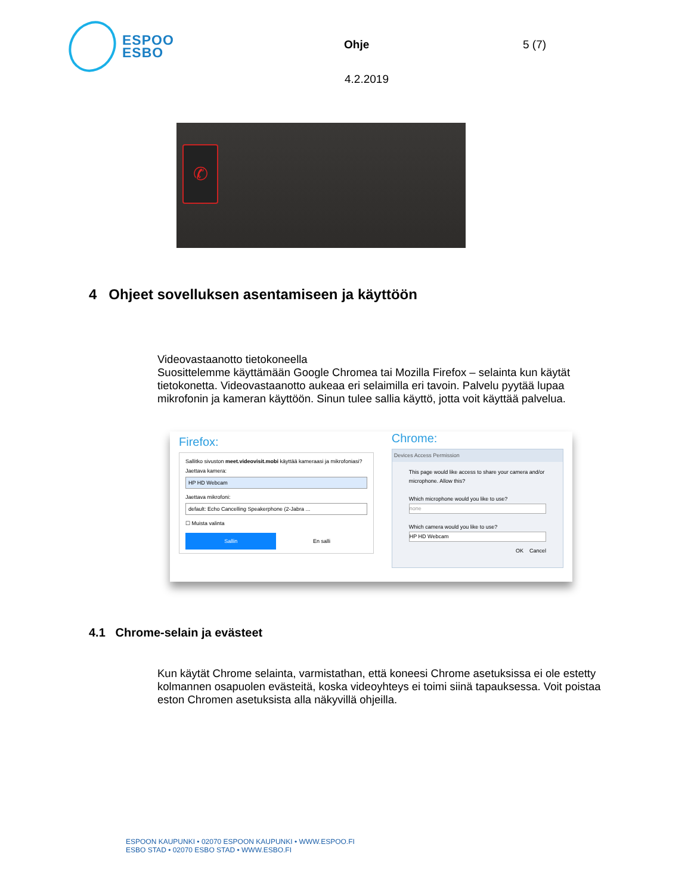ESPOO
ESBO
Ohje 5 (7)
4.2.2019
✆
4 Ohjeet sovelluksen asentamiseen ja käyttöön
Videovastaanotto tietokoneella
Suosittelemme käyttämään Google Chromea tai Mozilla Firefox – selainta kun käytät tietokonetta. Videovastaanotto aukeaa eri selaimilla eri tavoin. Palvelu pyytää lupaa mikrofonin ja kameran käyttöön. Sinun tulee sallia käyttö, jotta voit käyttää palvelua.
Firefox:
Sallitko sivuston meet.videovisit.mobi käyttää kameraasi ja mikrofoniasi?
Jaettava kamera:
HP HD Webcam
Jaettava mikrofoni:
default: Echo Cancelling Speakerphone (2-Jabra ...
☐ Muista valinta
Sallin En salli
Chrome:
Devices Access Permission
This page would like access to share your camera and/or microphone. Allow this?
Which microphone would you like to use?
none
Which camera would you like to use?
HP HD Webcam
OK Cancel
4.1 Chrome-selain ja evästeet
Kun käytät Chrome selainta, varmistathan, että koneesi Chrome asetuksissa ei ole estetty kolmannen osapuolen evästeitä, koska videoyhteys ei toimi siinä tapauksessa. Voit poistaa eston Chromen asetuksista alla näkyvillä ohjeilla.
ESPOON KAUPUNKI • 02070 ESPOON KAUPUNKI • WWW.ESPOO.FI
ESBO STAD • 02070 ESBO STAD • WWW.ESBO.FI